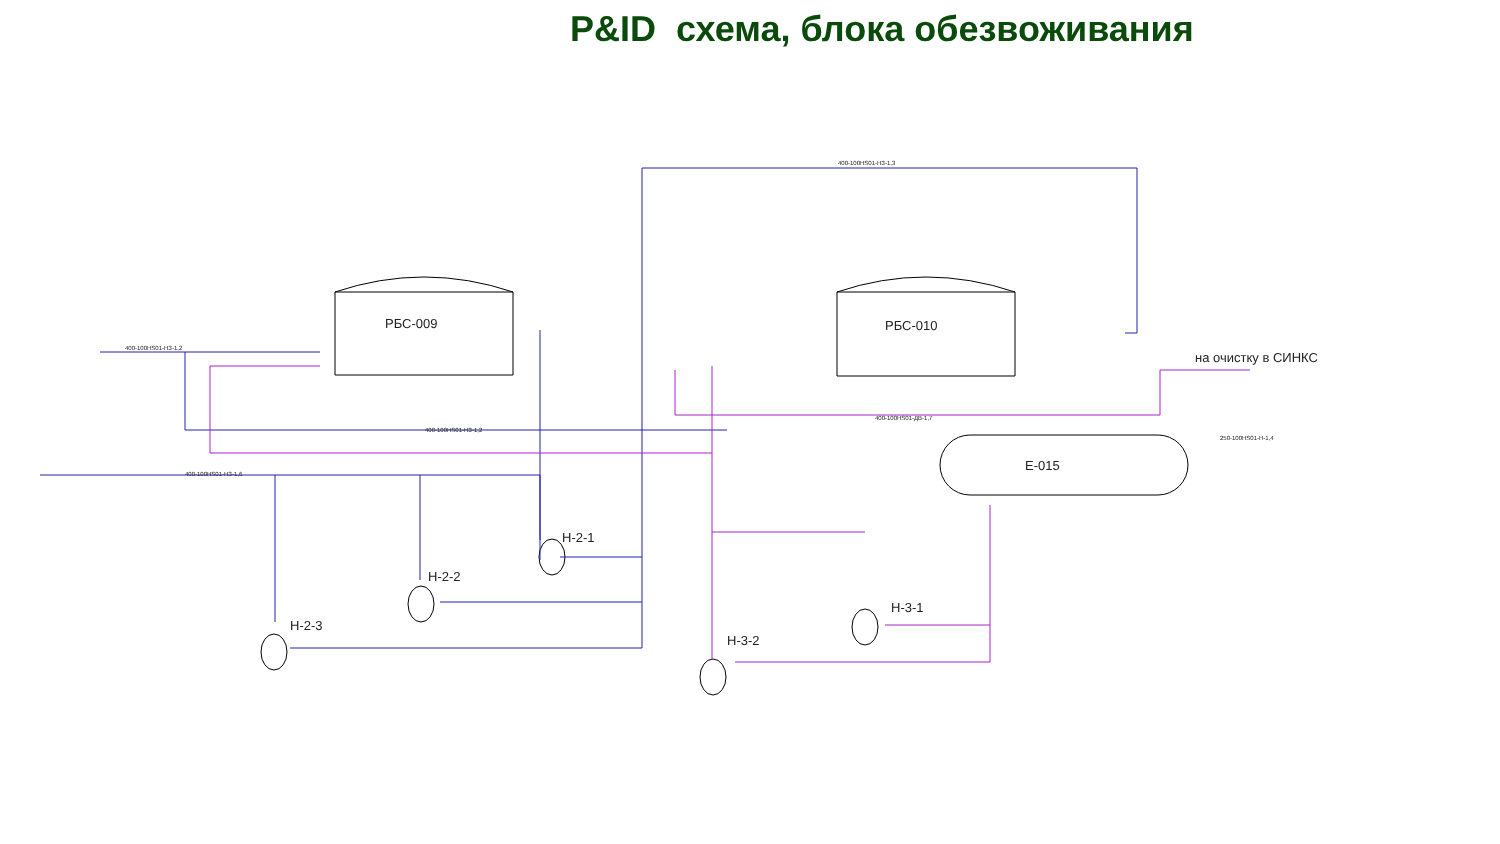P&ID схема, блока обезвоживания
РБС-009
РБС-010
Е-015
на очистку в СИНКС
Н-2-1
Н-2-2
Н-2-3
Н-3-1
Н-3-2
400-100НS01-НЗ-1,2
400-100НS01-НЗ-1,2
400-100НS01-НЗ-1,3
400-100НS01-ДВ-1,7
400-100НS01-НЗ-1,6
250-100НS01-Н-1,4